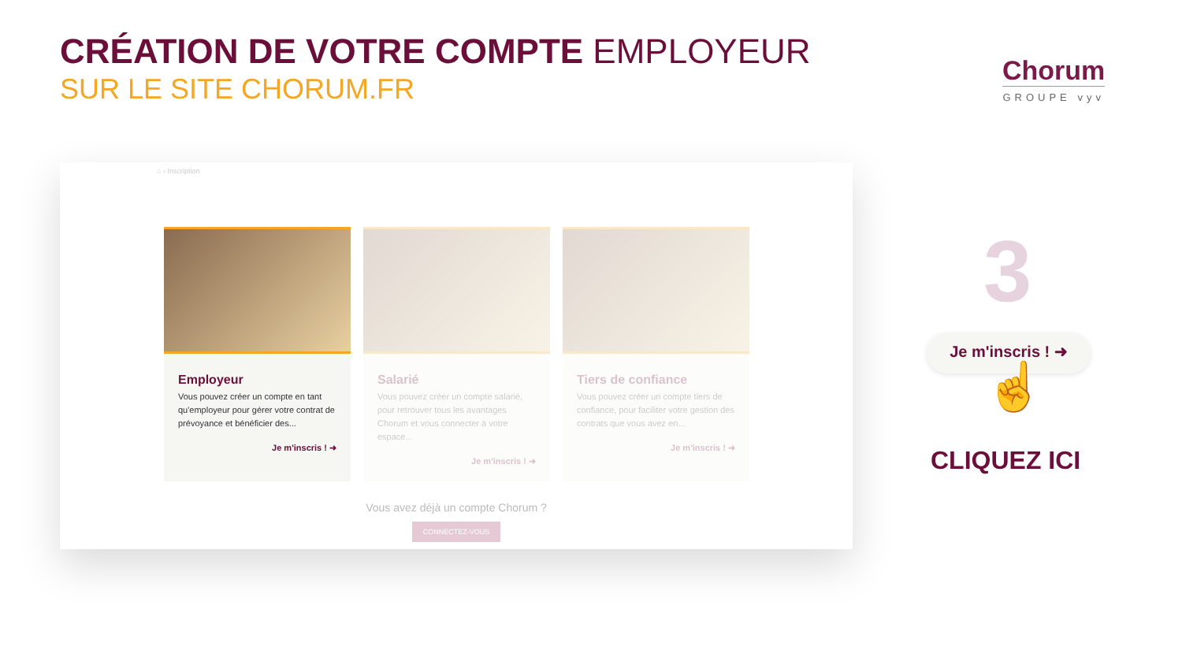CRÉATION DE VOTRE COMPTE EMPLOYEUR
SUR LE SITE CHORUM.FR
Chorum
GROUPE vyv
⌂ › Inscription
Employeur
Vous pouvez créer un compte en tant qu'employeur pour gérer votre contrat de prévoyance et bénéficier des...
Je m'inscris ! ➜
Salarié
Vous pouvez créer un compte salarié, pour retrouver tous les avantages Chorum et vous connecter à votre espace...
Je m'inscris ! ➜
Tiers de confiance
Vous pouvez créer un compte tiers de confiance, pour faciliter votre gestion des contrats que vous avez en...
Je m'inscris ! ➜
Vous avez déjà un compte Chorum ?
CONNECTEZ-VOUS
3
Je m'inscris ! ➜
☝
CLIQUEZ ICI